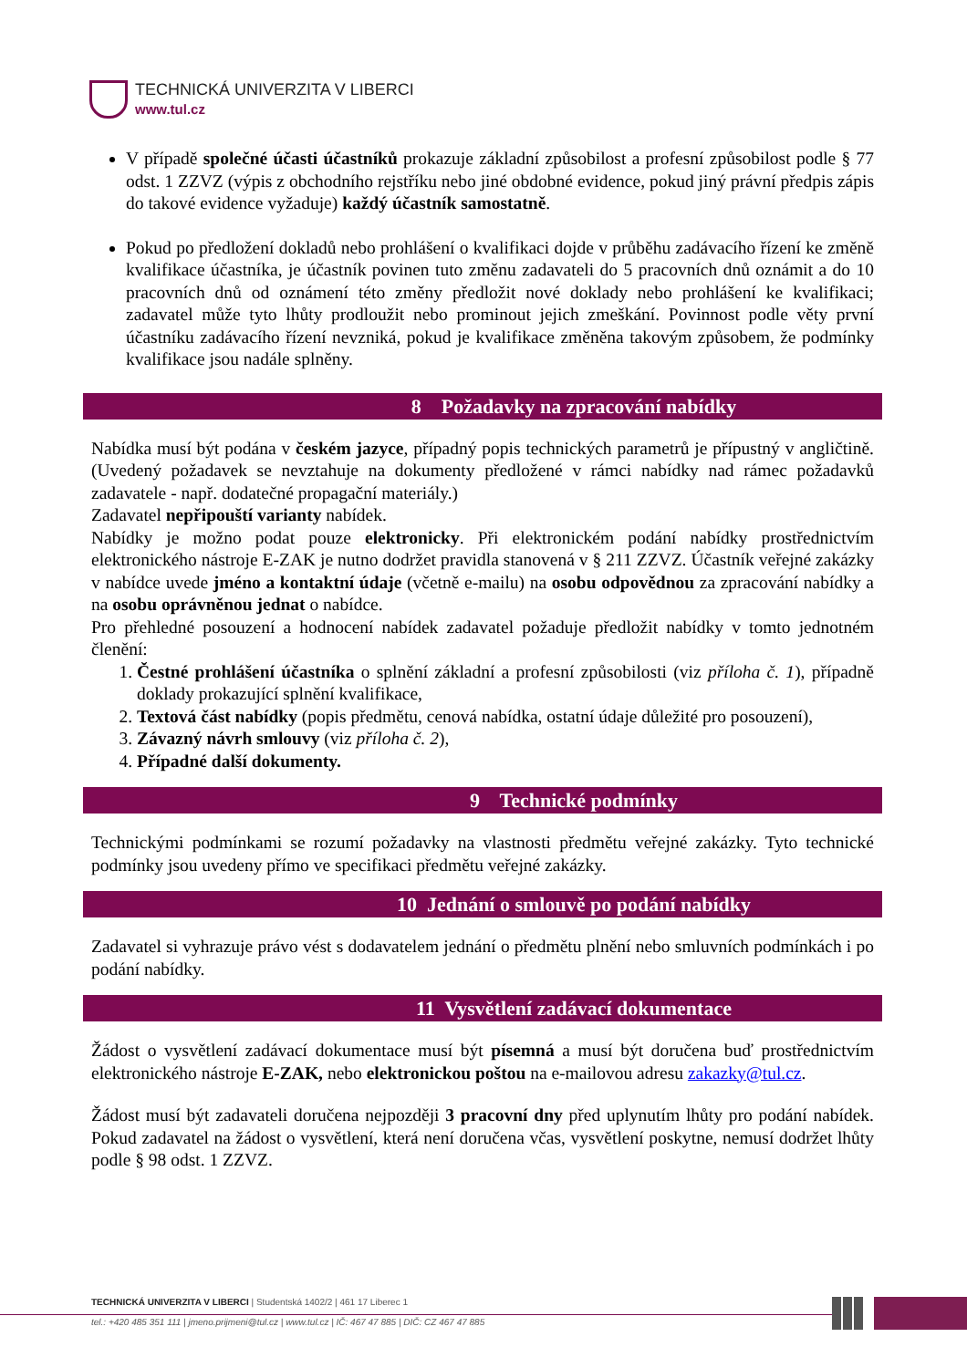TECHNICKÁ UNIVERZITA V LIBERCI
www.tul.cz
V případě společné účasti účastníků prokazuje základní způsobilost a profesní způsobilost podle § 77 odst. 1 ZZVZ (výpis z obchodního rejstříku nebo jiné obdobné evidence, pokud jiný právní předpis zápis do takové evidence vyžaduje) každý účastník samostatně.
Pokud po předložení dokladů nebo prohlášení o kvalifikaci dojde v průběhu zadávacího řízení ke změně kvalifikace účastníka, je účastník povinen tuto změnu zadavateli do 5 pracovních dnů oznámit a do 10 pracovních dnů od oznámení této změny předložit nové doklady nebo prohlášení ke kvalifikaci; zadavatel může tyto lhůty prodloužit nebo prominout jejich zmeškání. Povinnost podle věty první účastníku zadávacího řízení nevzniká, pokud je kvalifikace změněna takovým způsobem, že podmínky kvalifikace jsou nadále splněny.
8 Požadavky na zpracování nabídky
Nabídka musí být podána v českém jazyce, případný popis technických parametrů je přípustný v angličtině. (Uvedený požadavek se nevztahuje na dokumenty předložené v rámci nabídky nad rámec požadavků zadavatele - např. dodatečné propagační materiály.)
Zadavatel nepřipouští varianty nabídek.
Nabídky je možno podat pouze elektronicky. Při elektronickém podání nabídky prostřednictvím elektronického nástroje E-ZAK je nutno dodržet pravidla stanovená v § 211 ZZVZ. Účastník veřejné zakázky v nabídce uvede jméno a kontaktní údaje (včetně e-mailu) na osobu odpovědnou za zpracování nabídky a na osobu oprávněnou jednat o nabídce.
Pro přehledné posouzení a hodnocení nabídek zadavatel požaduje předložit nabídky v tomto jednotném členění:
1. Čestné prohlášení účastníka o splnění základní a profesní způsobilosti (viz příloha č. 1), případně doklady prokazující splnění kvalifikace,
2. Textová část nabídky (popis předmětu, cenová nabídka, ostatní údaje důležité pro posouzení),
3. Závazný návrh smlouvy (viz příloha č. 2),
4. Případné další dokumenty.
9 Technické podmínky
Technickými podmínkami se rozumí požadavky na vlastnosti předmětu veřejné zakázky. Tyto technické podmínky jsou uvedeny přímo ve specifikaci předmětu veřejné zakázky.
10 Jednání o smlouvě po podání nabídky
Zadavatel si vyhrazuje právo vést s dodavatelem jednání o předmětu plnění nebo smluvních podmínkách i po podání nabídky.
11 Vysvětlení zadávací dokumentace
Žádost o vysvětlení zadávací dokumentace musí být písemná a musí být doručena buď prostřednictvím elektronického nástroje E-ZAK, nebo elektronickou poštou na e-mailovou adresu zakazky@tul.cz.
Žádost musí být zadavateli doručena nejpozději 3 pracovní dny před uplynutím lhůty pro podání nabídek. Pokud zadavatel na žádost o vysvětlení, která není doručena včas, vysvětlení poskytne, nemusí dodržet lhůty podle § 98 odst. 1 ZZVZ.
TECHNICKÁ UNIVERZITA V LIBERCI | Studentská 1402/2 | 461 17 Liberec 1
tel.: +420 485 351 111 | jmeno.prijmeni@tul.cz | www.tul.cz | IČ: 467 47 885 | DIČ: CZ 467 47 885